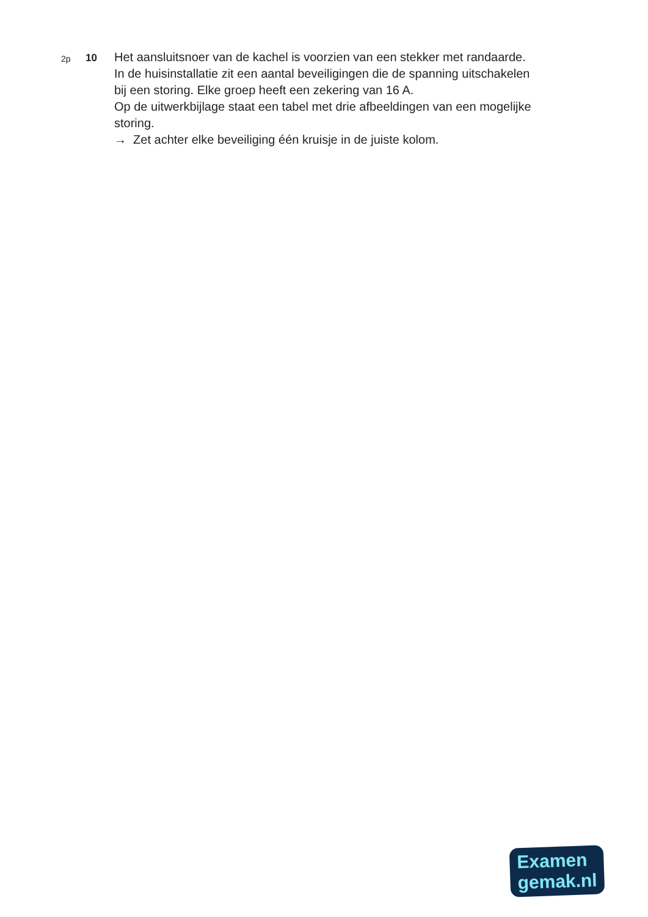2p
10
Het aansluitsnoer van de kachel is voorzien van een stekker met randaarde.
In de huisinstallatie zit een aantal beveiligingen die de spanning uitschakelen bij een storing. Elke groep heeft een zekering van 16 A.
Op de uitwerkbijlage staat een tabel met drie afbeeldingen van een mogelijke storing.
→ Zet achter elke beveiliging één kruisje in de juiste kolom.
Examen
gemak.nl